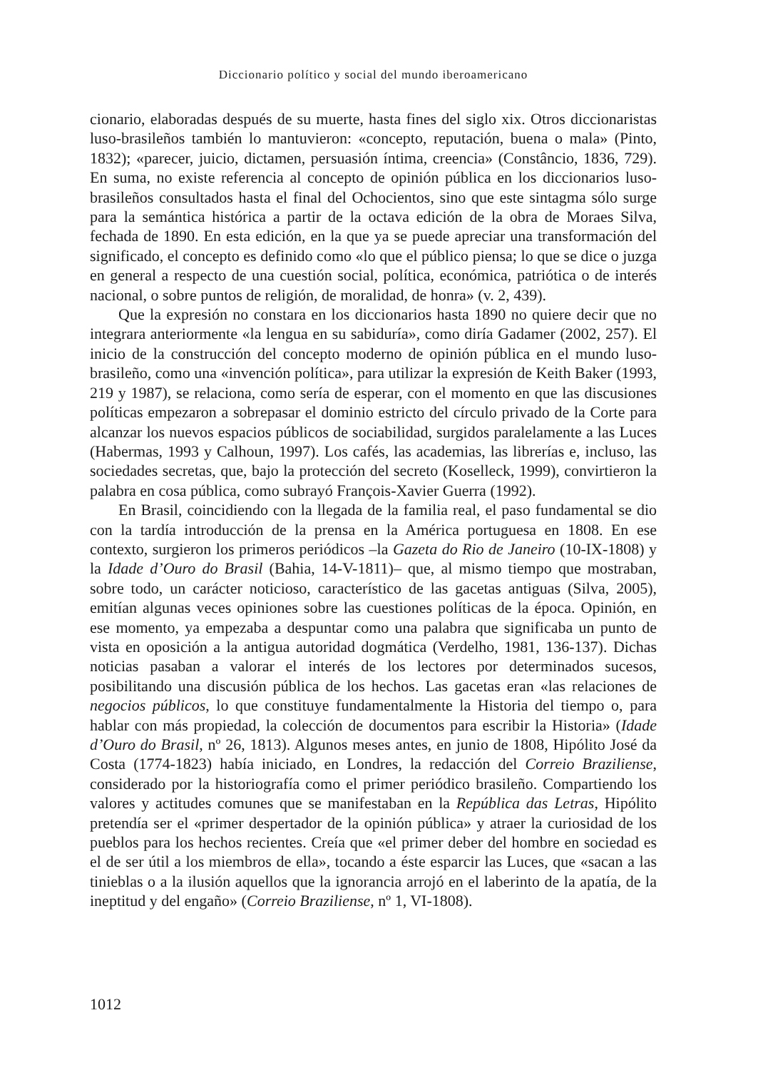Diccionario político y social del mundo iberoamericano
cionario, elaboradas después de su muerte, hasta fines del siglo xix. Otros diccionaristas luso-brasileños también lo mantuvieron: «concepto, reputación, buena o mala» (Pinto, 1832); «parecer, juicio, dictamen, persuasión íntima, creencia» (Constâncio, 1836, 729). En suma, no existe referencia al concepto de opinión pública en los diccionarios luso-brasileños consultados hasta el final del Ochocientos, sino que este sintagma sólo surge para la semántica histórica a partir de la octava edición de la obra de Moraes Silva, fechada de 1890. En esta edición, en la que ya se puede apreciar una transformación del significado, el concepto es definido como «lo que el público piensa; lo que se dice o juzga en general a respecto de una cuestión social, política, económica, patriótica o de interés nacional, o sobre puntos de religión, de moralidad, de honra» (v. 2, 439).
Que la expresión no constara en los diccionarios hasta 1890 no quiere decir que no integrara anteriormente «la lengua en su sabiduría», como diría Gadamer (2002, 257). El inicio de la construcción del concepto moderno de opinión pública en el mundo luso-brasileño, como una «invención política», para utilizar la expresión de Keith Baker (1993, 219 y 1987), se relaciona, como sería de esperar, con el momento en que las discusiones políticas empezaron a sobrepasar el dominio estricto del círculo privado de la Corte para alcanzar los nuevos espacios públicos de sociabilidad, surgidos paralelamente a las Luces (Habermas, 1993 y Calhoun, 1997). Los cafés, las academias, las librerías e, incluso, las sociedades secretas, que, bajo la protección del secreto (Koselleck, 1999), convirtieron la palabra en cosa pública, como subrayó François-Xavier Guerra (1992).
En Brasil, coincidiendo con la llegada de la familia real, el paso fundamental se dio con la tardía introducción de la prensa en la América portuguesa en 1808. En ese contexto, surgieron los primeros periódicos –la Gazeta do Rio de Janeiro (10-IX-1808) y la Idade d’Ouro do Brasil (Bahia, 14-V-1811)– que, al mismo tiempo que mostraban, sobre todo, un carácter noticioso, característico de las gacetas antiguas (Silva, 2005), emitían algunas veces opiniones sobre las cuestiones políticas de la época. Opinión, en ese momento, ya empezaba a despuntar como una palabra que significaba un punto de vista en oposición a la antigua autoridad dogmática (Verdelho, 1981, 136-137). Dichas noticias pasaban a valorar el interés de los lectores por determinados sucesos, posibilitando una discusión pública de los hechos. Las gacetas eran «las relaciones de negocios públicos, lo que constituye fundamentalmente la Historia del tiempo o, para hablar con más propiedad, la colección de documentos para escribir la Historia» (Idade d’Ouro do Brasil, nº 26, 1813). Algunos meses antes, en junio de 1808, Hipólito José da Costa (1774-1823) había iniciado, en Londres, la redacción del Correio Braziliense, considerado por la historiografía como el primer periódico brasileño. Compartiendo los valores y actitudes comunes que se manifestaban en la República das Letras, Hipólito pretendía ser el «primer despertador de la opinión pública» y atraer la curiosidad de los pueblos para los hechos recientes. Creía que «el primer deber del hombre en sociedad es el de ser útil a los miembros de ella», tocando a éste esparcir las Luces, que «sacan a las tinieblas o a la ilusión aquellos que la ignorancia arrojó en el laberinto de la apatía, de la ineptitud y del engaño» (Correio Braziliense, nº 1, VI-1808).
1012